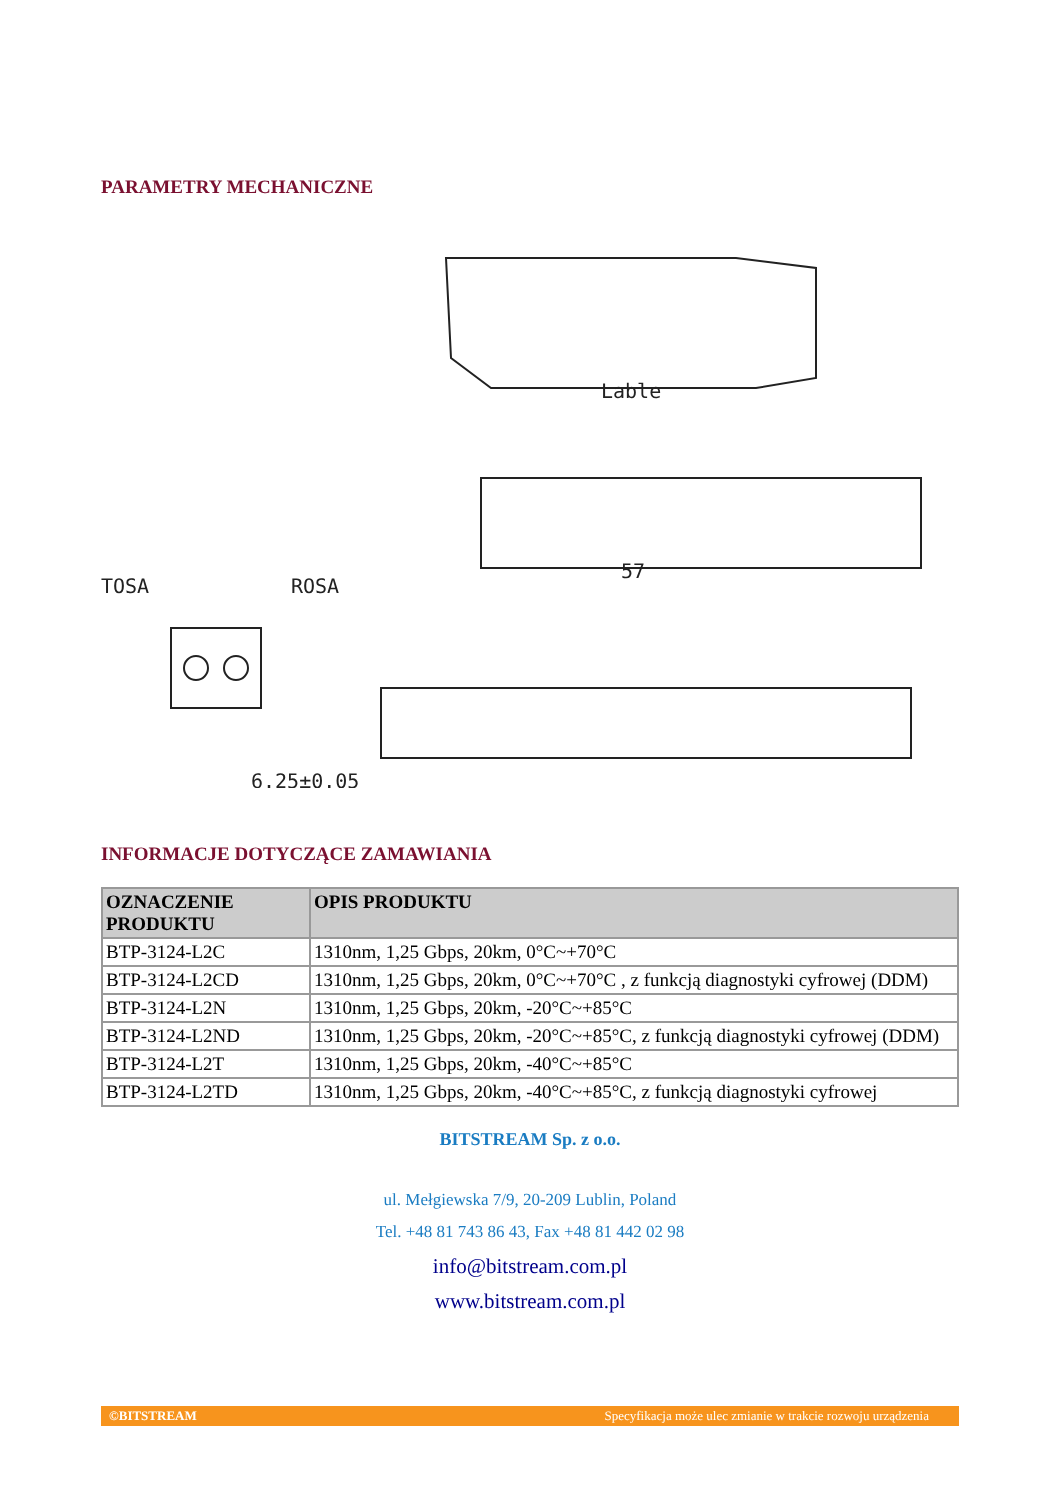PARAMETRY MECHANICZNE
Lable
TOSA
ROSA
57
6.25±0.05
INFORMACJE DOTYCZĄCE ZAMAWIANIA
| OZNACZENIE PRODUKTU | OPIS PRODUKTU |
| --- | --- |
| BTP-3124-L2C | 1310nm, 1,25 Gbps, 20km, 0°C~+70°C |
| BTP-3124-L2CD | 1310nm, 1,25 Gbps, 20km, 0°C~+70°C , z funkcją diagnostyki cyfrowej (DDM) |
| BTP-3124-L2N | 1310nm, 1,25 Gbps, 20km, -20°C~+85°C |
| BTP-3124-L2ND | 1310nm, 1,25 Gbps, 20km, -20°C~+85°C, z funkcją diagnostyki cyfrowej (DDM) |
| BTP-3124-L2T | 1310nm, 1,25 Gbps, 20km, -40°C~+85°C |
| BTP-3124-L2TD | 1310nm, 1,25 Gbps, 20km, -40°C~+85°C, z funkcją diagnostyki cyfrowej |
BITSTREAM Sp. z o.o.
ul. Mełgiewska 7/9, 20-209 Lublin, Poland
Tel. +48 81 743 86 43, Fax +48 81 442 02 98
info@bitstream.com.pl
www.bitstream.com.pl
©BITSTREAM Specyfikacja może ulec zmianie w trakcie rozwoju urządzenia